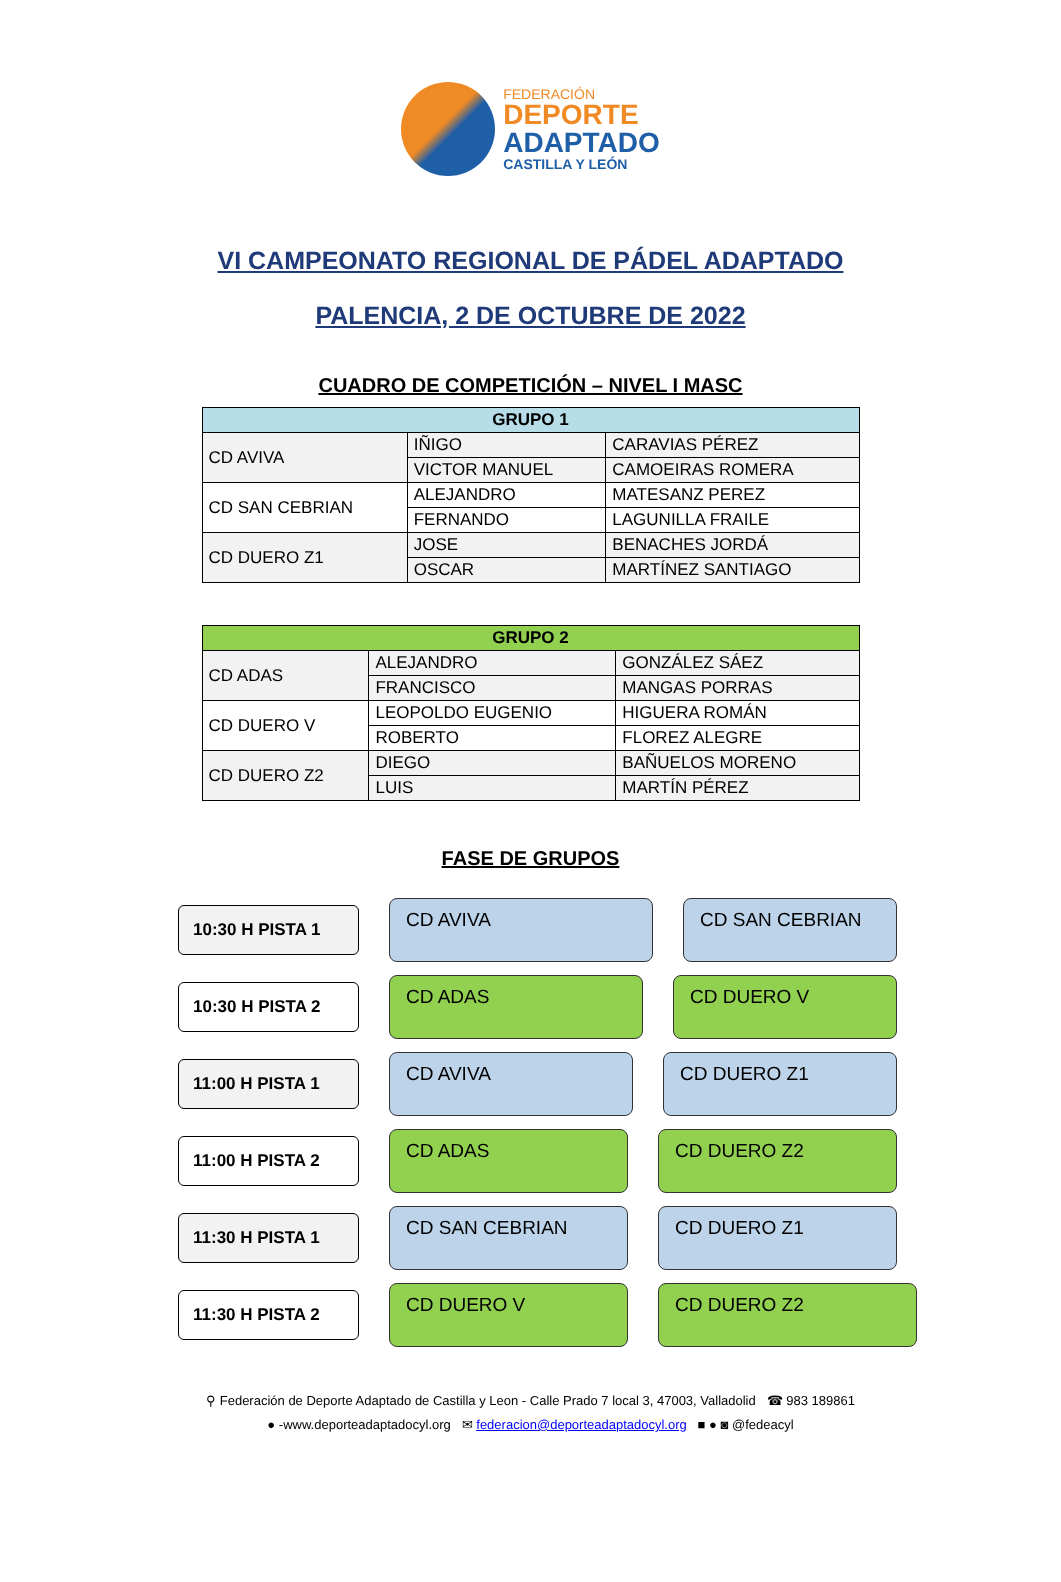FEDERACIÓN
DEPORTE
ADAPTADO
CASTILLA Y LEÓN
VI CAMPEONATO REGIONAL DE PÁDEL ADAPTADO
PALENCIA, 2 DE OCTUBRE DE 2022
CUADRO DE COMPETICIÓN – NIVEL I MASC
| GRUPO 1 | | |
| --- | --- | --- |
| CD AVIVA | IÑIGO | CARAVIAS PÉREZ |
| | VICTOR MANUEL | CAMOEIRAS ROMERA |
| CD SAN CEBRIAN | ALEJANDRO | MATESANZ PEREZ |
| | FERNANDO | LAGUNILLA FRAILE |
| CD DUERO Z1 | JOSE | BENACHES JORDÁ |
| | OSCAR | MARTÍNEZ SANTIAGO |
| GRUPO 2 | | |
| --- | --- | --- |
| CD ADAS | ALEJANDRO | GONZÁLEZ SÁEZ |
| | FRANCISCO | MANGAS PORRAS |
| CD DUERO V | LEOPOLDO EUGENIO | HIGUERA ROMÁN |
| | ROBERTO | FLOREZ ALEGRE |
| CD DUERO Z2 | DIEGO | BAÑUELOS MORENO |
| | LUIS | MARTÍN PÉREZ |
FASE DE GRUPOS
10:30 H PISTA 1
CD AVIVA CD SAN CEBRIAN
10:30 H PISTA 2
CD ADAS CD DUERO V
11:00 H PISTA 1
CD AVIVA CD DUERO Z1
11:00 H PISTA 2
CD ADAS CD DUERO Z2
11:30 H PISTA 1
CD SAN CEBRIAN CD DUERO Z1
11:30 H PISTA 2
CD DUERO V CD DUERO Z2
⚲ Federación de Deporte Adaptado de Castilla y Leon - Calle Prado 7 local 3, 47003, Valladolid ☎ 983 189861
● -www.deporteadaptadocyl.org ✉ federacion@deporteadaptadocyl.org ■ ● ◙ @fedeacyl